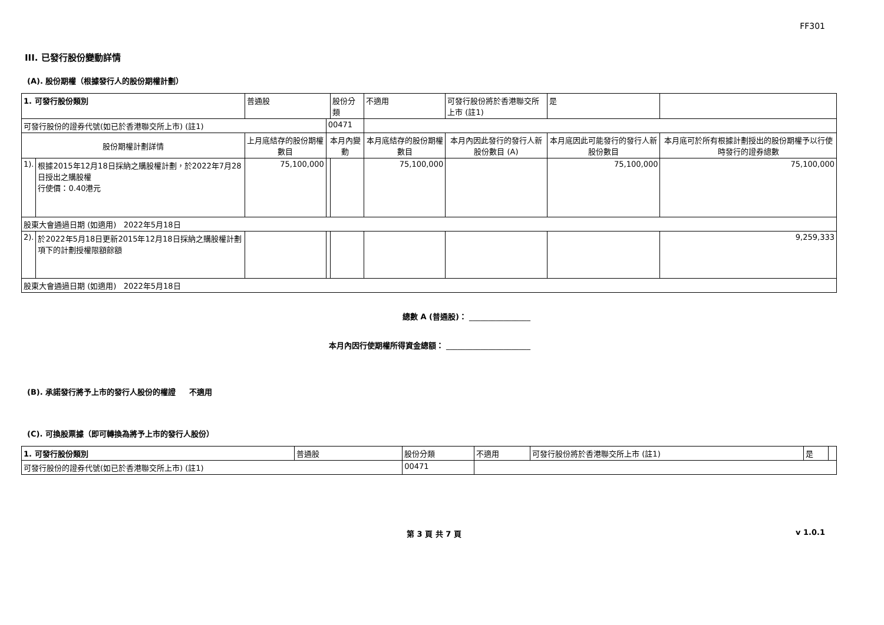FF301
III. 已發行股份變動詳情
(A). 股份期權（根據發行人的股份期權計劃）
| 1. 可發行股份類別 | | 普通股 | | 股份分類 | 不適用 | | 可發行股份將於香港聯交所上市 (註1) | 是 | |
| 可發行股份的證券代號(如已於香港聯交所上市) (註1) | | | 00471 | | | | | | |
| 股份期權計劃詳情 | | 上月底結存的股份期權數目 | 本月內變動 | | | 本月底結存的股份期權數目 | 本月內因此發行的發行人新股份數目 (A) | 本月底因此可能發行的發行人新股份數目 | 本月底可於所有根據計劃授出的股份期權予以行使時發行的證券總數 |
| 1). | 根據2015年12月18日採納之購股權計劃，於2022年7月28日授出之購股權 行使價：0.40港元 | 75,100,000 | | | | 75,100,000 | | 75,100,000 | 75,100,000 |
| 股東大會通過日期 (如適用) 2022年5月18日 | | | | | | | | | |
| 2). | 於2022年5月18日更新2015年12月18日採納之購股權計劃項下的計劃授權限額餘額 | | | | | | | | 9,259,333 |
| 股東大會通過日期 (如適用) 2022年5月18日 | | | | | | | | | |
總數 A (普通股)： ________________
本月內因行使期權所得資金總額： ______________________
(B). 承諾發行將予上市的發行人股份的權證 不適用
(C). 可換股票據（即可轉換為將予上市的發行人股份）
| 1. 可發行股份類別 | 普通股 | 股份分類 | 不適用 | 可發行股份將於香港聯交所上市 (註1) | 是 | |
| 可發行股份的證券代號(如已於香港聯交所上市) (註1) | | 00471 | | | | |
第 3 頁 共 7 頁 v 1.0.1